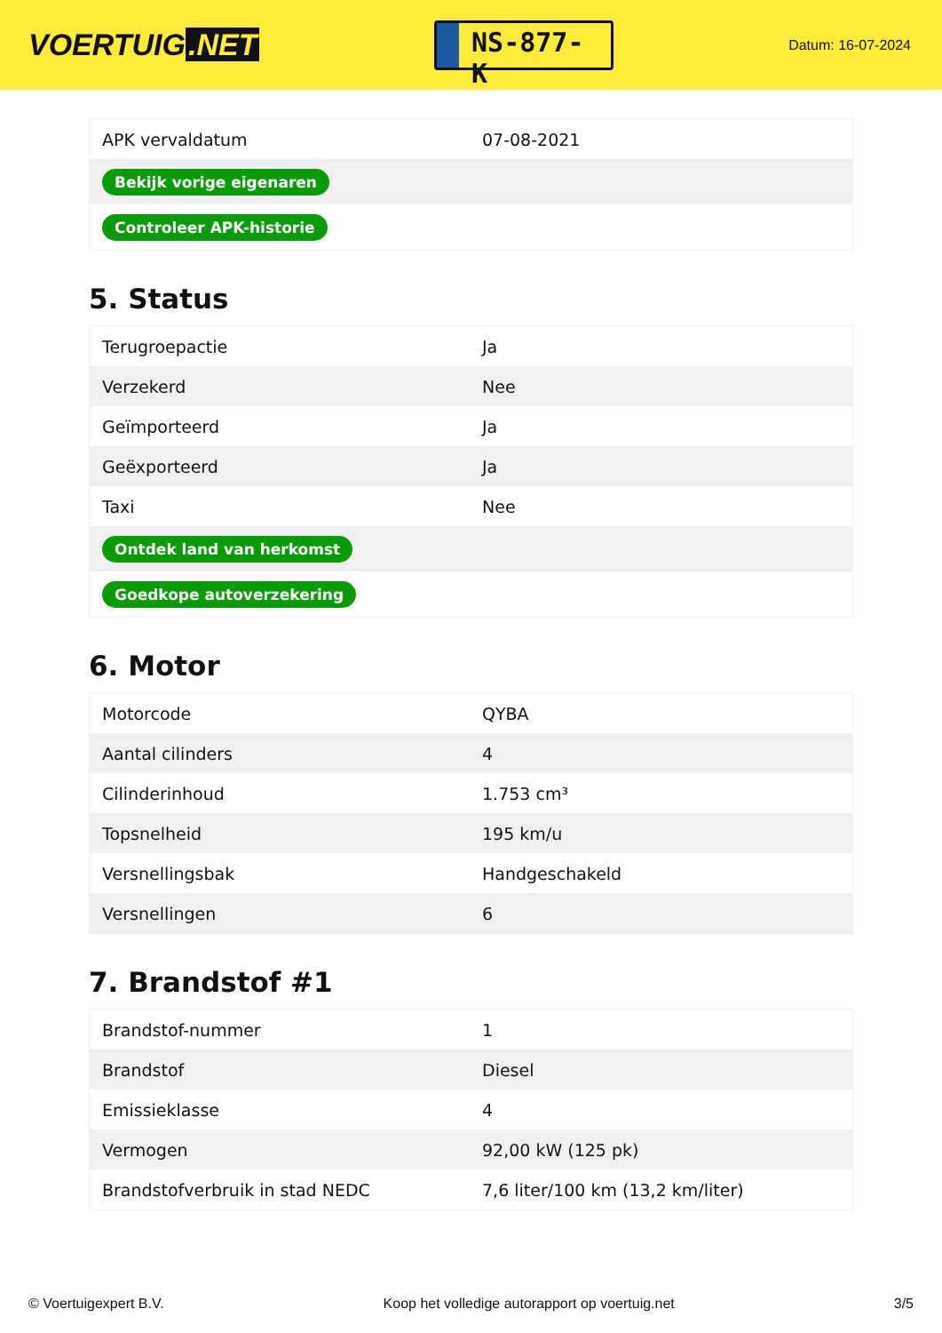VOERTUIG.NET
NS-877-K
Datum: 16-07-2024
| APK vervaldatum | 07-08-2021 |
| Bekijk vorige eigenaren | |
| Controleer APK-historie | |
5. Status
| Terugroepactie | Ja |
| Verzekerd | Nee |
| Geïmporteerd | Ja |
| Geëxporteerd | Ja |
| Taxi | Nee |
| Ontdek land van herkomst | |
| Goedkope autoverzekering | |
6. Motor
| Motorcode | QYBA |
| Aantal cilinders | 4 |
| Cilinderinhoud | 1.753 cm³ |
| Topsnelheid | 195 km/u |
| Versnellingsbak | Handgeschakeld |
| Versnellingen | 6 |
7. Brandstof #1
| Brandstof-nummer | 1 |
| Brandstof | Diesel |
| Emissieklasse | 4 |
| Vermogen | 92,00 kW (125 pk) |
| Brandstofverbruik in stad NEDC | 7,6 liter/100 km (13,2 km/liter) |
© Voertuigexpert B.V. Koop het volledige autorapport op voertuig.net 3/5